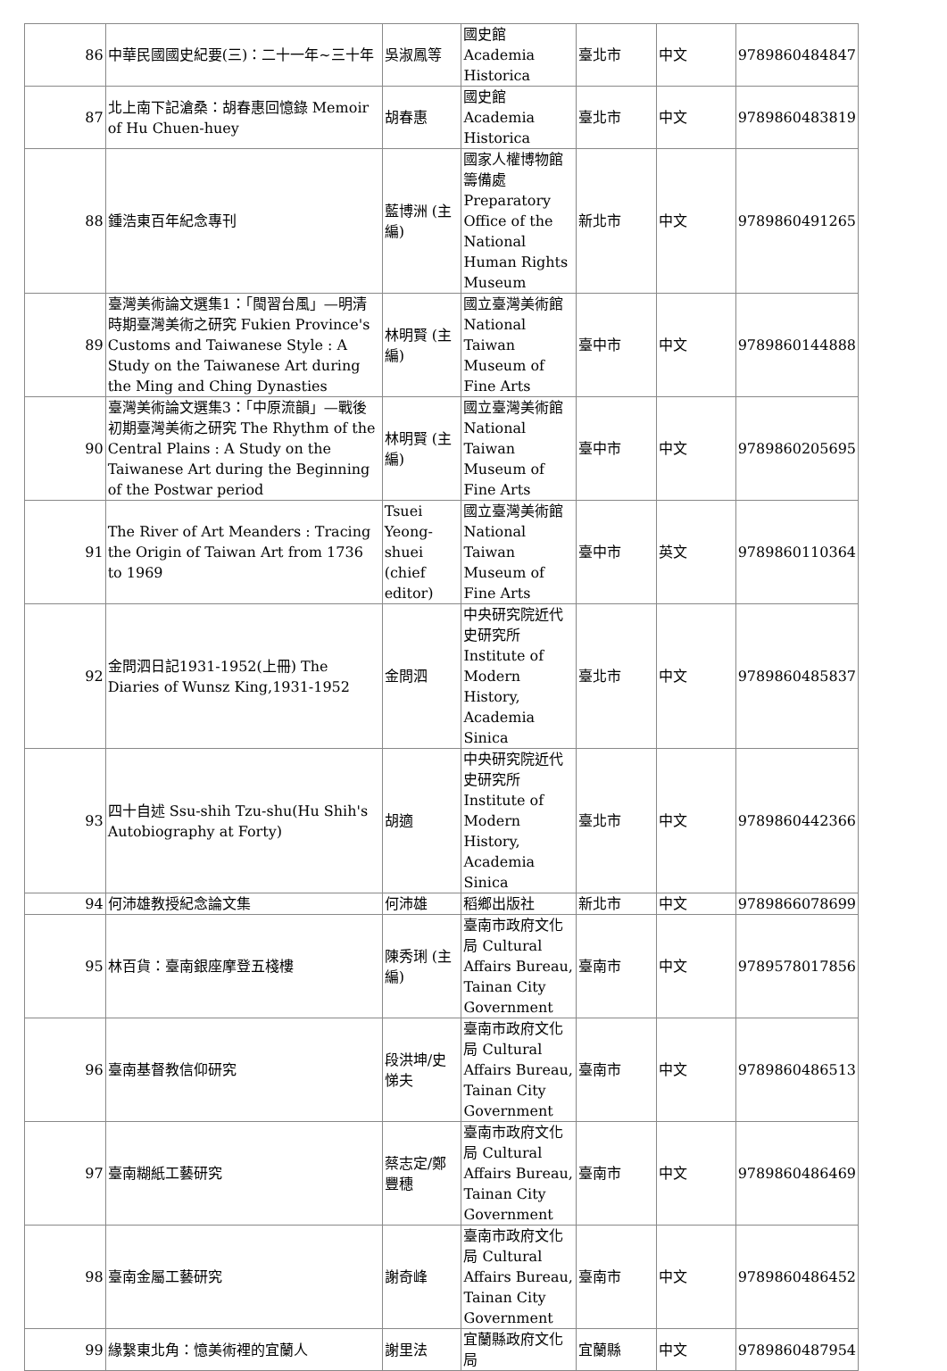| 86 | 中華民國國史紀要(三)：二十一年~三十年 | 吳淑鳳等 | 國史館 Academia Historica | 臺北市 | 中文 | 9789860484847 |
| 87 | 北上南下記滄桑：胡春惠回憶錄 Memoir of Hu Chuen-huey | 胡春惠 | 國史館 Academia Historica | 臺北市 | 中文 | 9789860483819 |
| 88 | 鍾浩東百年紀念專刊 | 藍博洲 (主編) | 國家人權博物館籌備處 Preparatory Office of the National Human Rights Museum | 新北市 | 中文 | 9789860491265 |
| 89 | 臺灣美術論文選集1：「閩習台風」—明清時期臺灣美術之研究 Fukien Province's Customs and Taiwanese Style : A Study on the Taiwanese Art during the Ming and Ching Dynasties | 林明賢 (主編) | 國立臺灣美術館 National Taiwan Museum of Fine Arts | 臺中市 | 中文 | 9789860144888 |
| 90 | 臺灣美術論文選集3：「中原流韻」—戰後初期臺灣美術之研究 The Rhythm of the Central Plains : A Study on the Taiwanese Art during the Beginning of the Postwar period | 林明賢 (主編) | 國立臺灣美術館 National Taiwan Museum of Fine Arts | 臺中市 | 中文 | 9789860205695 |
| 91 | The River of Art Meanders : Tracing the Origin of Taiwan Art from 1736 to 1969 | Tsuei Yeong-shuei (chief editor) | 國立臺灣美術館 National Taiwan Museum of Fine Arts | 臺中市 | 英文 | 9789860110364 |
| 92 | 金問泗日記1931-1952(上冊) The Diaries of Wunsz King,1931-1952 | 金問泗 | 中央研究院近代史研究所 Institute of Modern History, Academia Sinica | 臺北市 | 中文 | 9789860485837 |
| 93 | 四十自述 Ssu-shih Tzu-shu(Hu Shih's Autobiography at Forty) | 胡適 | 中央研究院近代史研究所 Institute of Modern History, Academia Sinica | 臺北市 | 中文 | 9789860442366 |
| 94 | 何沛雄教授紀念論文集 | 何沛雄 | 稻鄉出版社 | 新北市 | 中文 | 9789866078699 |
| 95 | 林百貨：臺南銀座摩登五棧樓 | 陳秀琍 (主編) | 臺南市政府文化局 Cultural Affairs Bureau, Tainan City Government | 臺南市 | 中文 | 9789578017856 |
| 96 | 臺南基督教信仰研究 | 段洪坤/史悌夫 | 臺南市政府文化局 Cultural Affairs Bureau, Tainan City Government | 臺南市 | 中文 | 9789860486513 |
| 97 | 臺南糊紙工藝研究 | 蔡志定/鄭豐穗 | 臺南市政府文化局 Cultural Affairs Bureau, Tainan City Government | 臺南市 | 中文 | 9789860486469 |
| 98 | 臺南金屬工藝研究 | 謝奇峰 | 臺南市政府文化局 Cultural Affairs Bureau, Tainan City Government | 臺南市 | 中文 | 9789860486452 |
| 99 | 緣繫東北角：憶美術裡的宜蘭人 | 謝里法 | 宜蘭縣政府文化局 | 宜蘭縣 | 中文 | 9789860487954 |